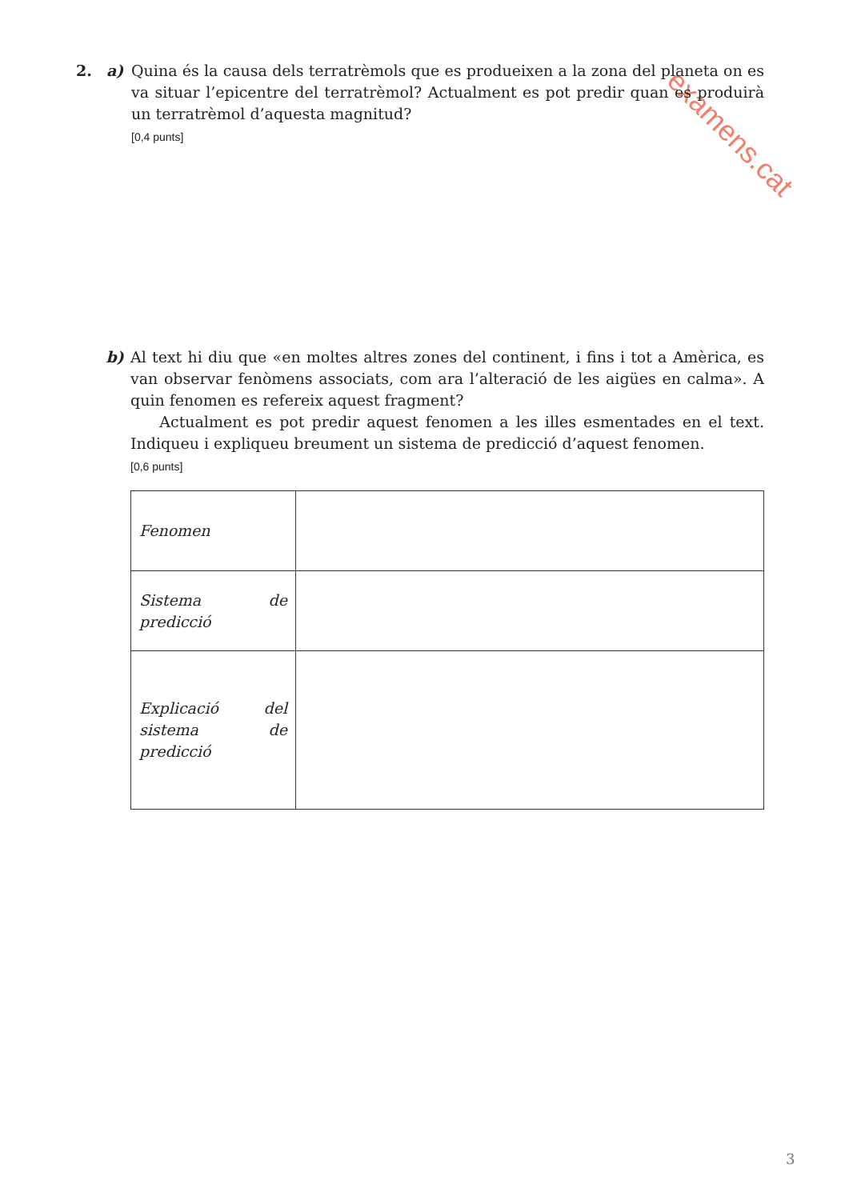examens.cat
2. a) Quina és la causa dels terratrèmols que es produeixen a la zona del planeta on es va situar l’epicentre del terratrèmol? Actualment es pot predir quan es produirà un terratrèmol d’aquesta magnitud?
[0,4 punts]
b) Al text hi diu que «en moltes altres zones del continent, i fins i tot a Amèrica, es van observar fenòmens associats, com ara l’alteració de les aigües en calma». A quin fenomen es refereix aquest fragment?
Actualment es pot predir aquest fenomen a les illes esmentades en el text. Indiqueu i expliqueu breument un sistema de predicció d’aquest fenomen.
[0,6 punts]
| Fenomen | |
| Sistema de predicció | |
| Explicació del sistema de predicció | |
3